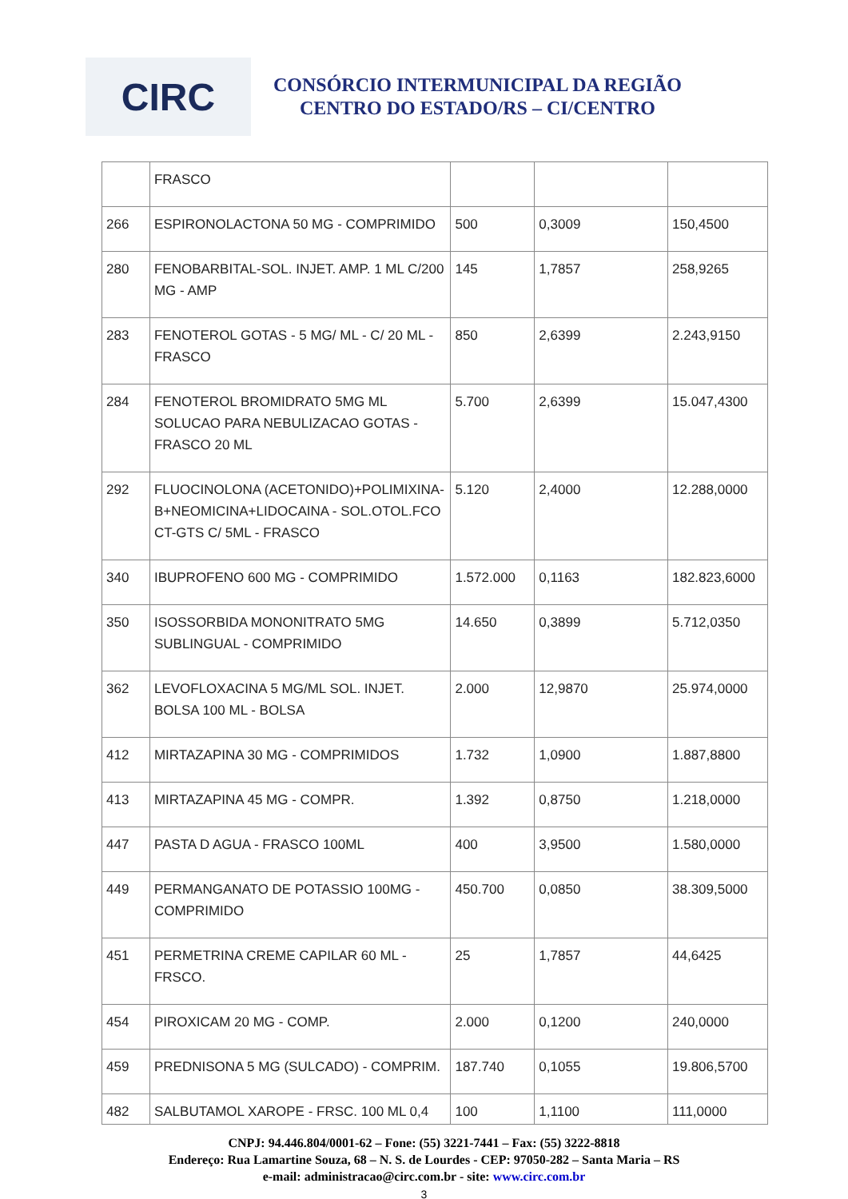CIRC
CONSÓRCIO INTERMUNICIPAL DA REGIÃO
CENTRO DO ESTADO/RS – CI/CENTRO
| | FRASCO | | | |
| 266 | ESPIRONOLACTONA 50 MG - COMPRIMIDO | 500 | 0,3009 | 150,4500 |
| 280 | FENOBARBITAL-SOL. INJET. AMP. 1 ML C/200 MG - AMP | 145 | 1,7857 | 258,9265 |
| 283 | FENOTEROL GOTAS - 5 MG/ ML - C/ 20 ML - FRASCO | 850 | 2,6399 | 2.243,9150 |
| 284 | FENOTEROL BROMIDRATO 5MG ML SOLUCAO PARA NEBULIZACAO GOTAS - FRASCO 20 ML | 5.700 | 2,6399 | 15.047,4300 |
| 292 | FLUOCINOLONA (ACETONIDO)+POLIMIXINA-B+NEOMICINA+LIDOCAINA - SOL.OTOL.FCO CT-GTS C/ 5ML - FRASCO | 5.120 | 2,4000 | 12.288,0000 |
| 340 | IBUPROFENO 600 MG - COMPRIMIDO | 1.572.000 | 0,1163 | 182.823,6000 |
| 350 | ISOSSORBIDA MONONITRATO 5MG SUBLINGUAL - COMPRIMIDO | 14.650 | 0,3899 | 5.712,0350 |
| 362 | LEVOFLOXACINA 5 MG/ML SOL. INJET. BOLSA 100 ML - BOLSA | 2.000 | 12,9870 | 25.974,0000 |
| 412 | MIRTAZAPINA 30 MG - COMPRIMIDOS | 1.732 | 1,0900 | 1.887,8800 |
| 413 | MIRTAZAPINA 45 MG - COMPR. | 1.392 | 0,8750 | 1.218,0000 |
| 447 | PASTA D AGUA - FRASCO 100ML | 400 | 3,9500 | 1.580,0000 |
| 449 | PERMANGANATO DE POTASSIO 100MG - COMPRIMIDO | 450.700 | 0,0850 | 38.309,5000 |
| 451 | PERMETRINA CREME CAPILAR 60 ML - FRSCO. | 25 | 1,7857 | 44,6425 |
| 454 | PIROXICAM 20 MG - COMP. | 2.000 | 0,1200 | 240,0000 |
| 459 | PREDNISONA 5 MG (SULCADO) - COMPRIM. | 187.740 | 0,1055 | 19.806,5700 |
| 482 | SALBUTAMOL XAROPE - FRSC. 100 ML 0,4 | 100 | 1,1100 | 111,0000 |
CNPJ: 94.446.804/0001-62 – Fone: (55) 3221-7441 – Fax: (55) 3222-8818
Endereço: Rua Lamartine Souza, 68 – N. S. de Lourdes - CEP: 97050-282 – Santa Maria – RS
e-mail: administracao@circ.com.br - site: www.circ.com.br
3